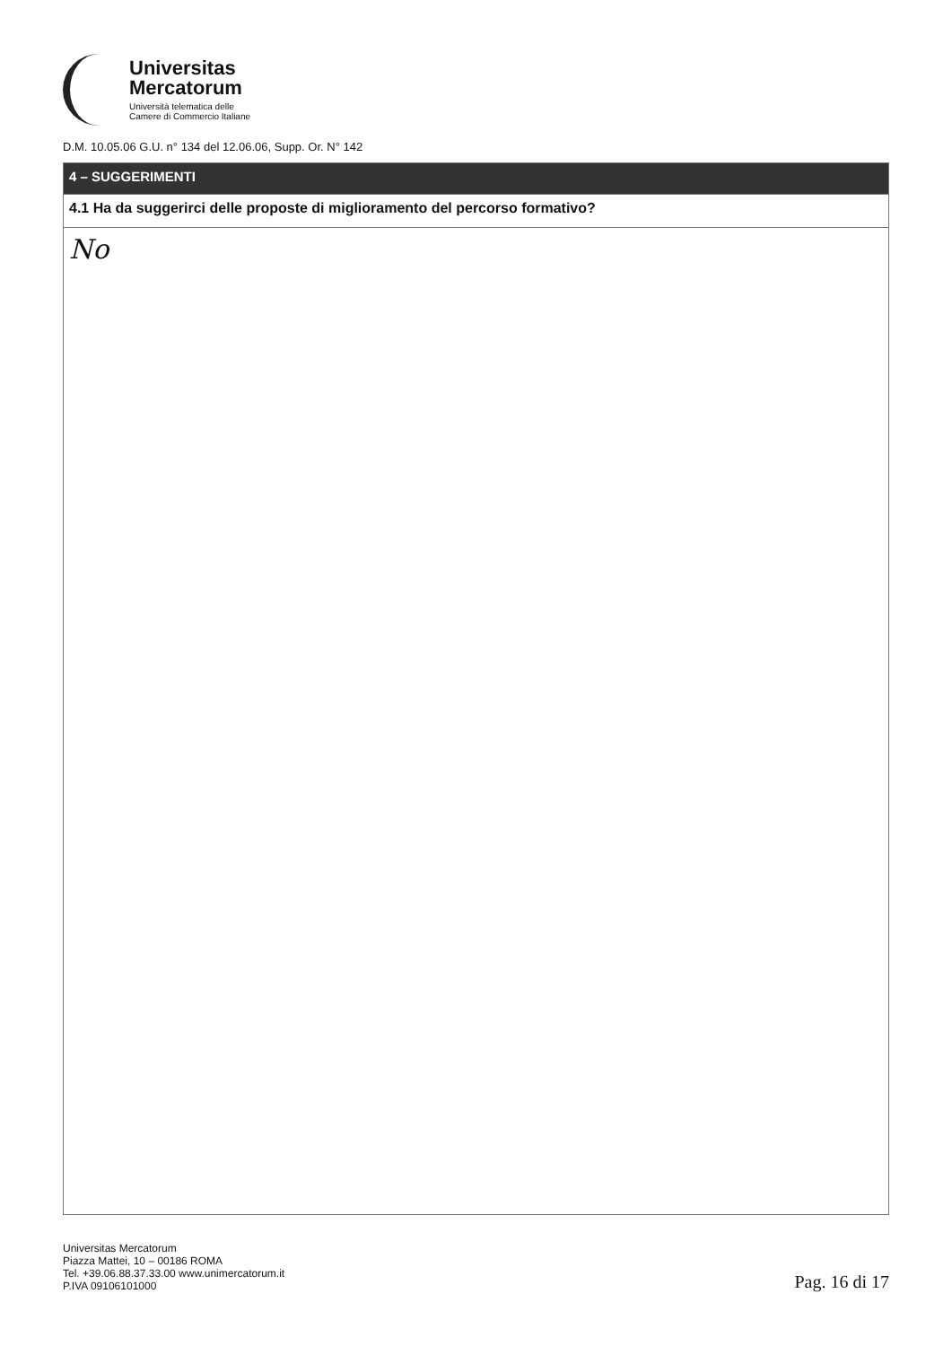Universitas
Mercatorum
Università telematica delle
Camere di Commercio Italiane
D.M. 10.05.06 G.U. n° 134 del 12.06.06, Supp. Or. N° 142
| 4 – SUGGERIMENTI |
| --- |
| 4.1 Ha da suggerirci delle proposte di miglioramento del percorso formativo? |
| No |
Universitas Mercatorum
Piazza Mattei, 10 – 00186 ROMA
Tel. +39.06.88.37.33.00 www.unimercatorum.it
P.IVA 09106101000
Pag. 16 di 17